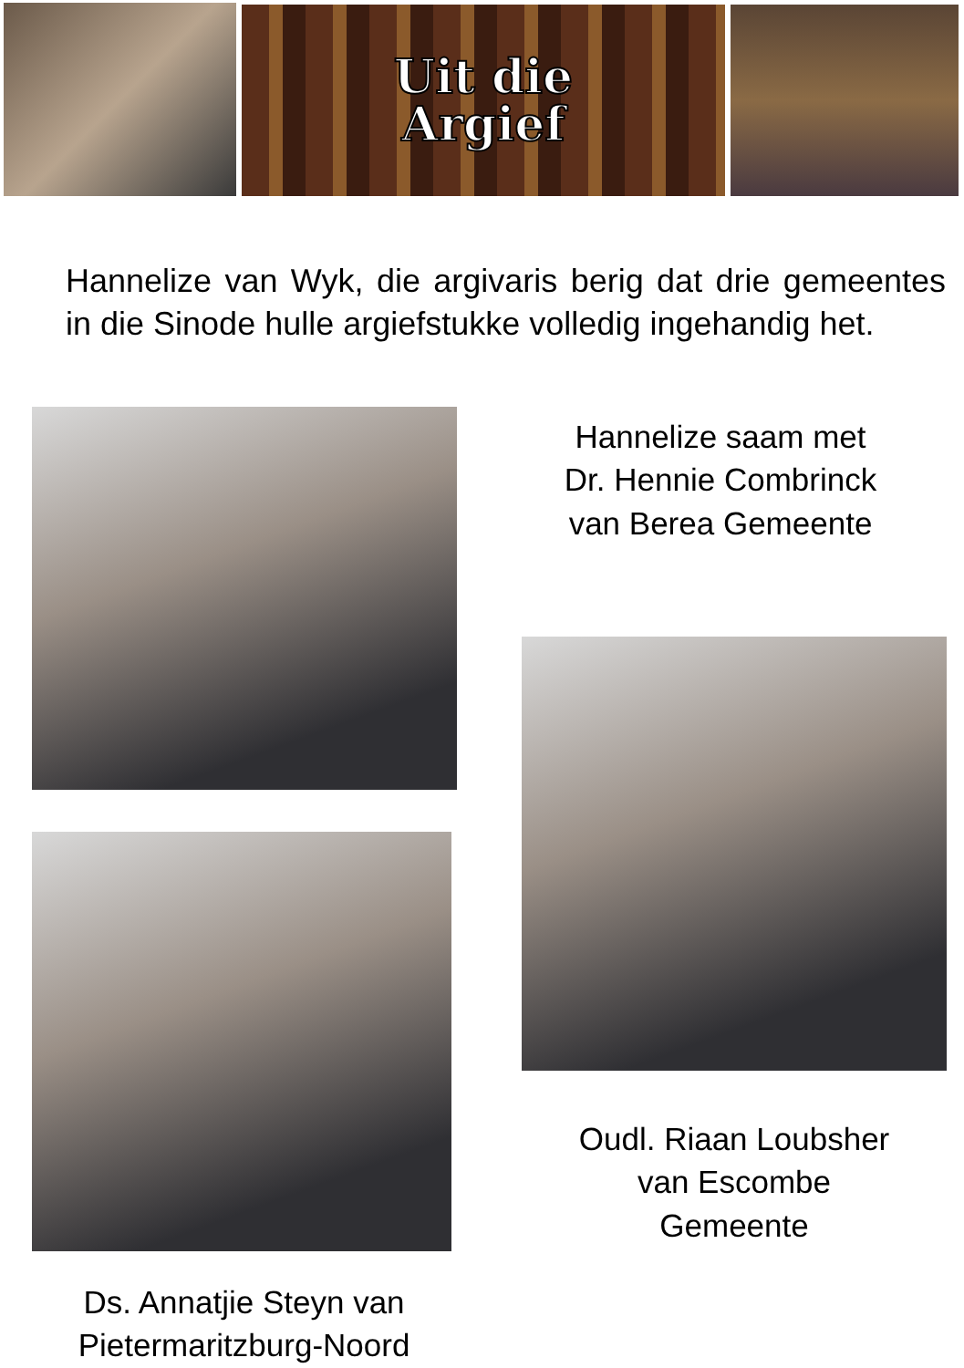Uit die
Argief
Hannelize van Wyk, die argivaris berig dat drie gemeentes in die Sinode hulle argiefstukke volledig ingehandig het.
Hannelize saam met
Dr. Hennie Combrinck
van Berea Gemeente
Oudl. Riaan Loubsher
van Escombe
Gemeente
Ds. Annatjie Steyn van
Pietermaritzburg-Noord